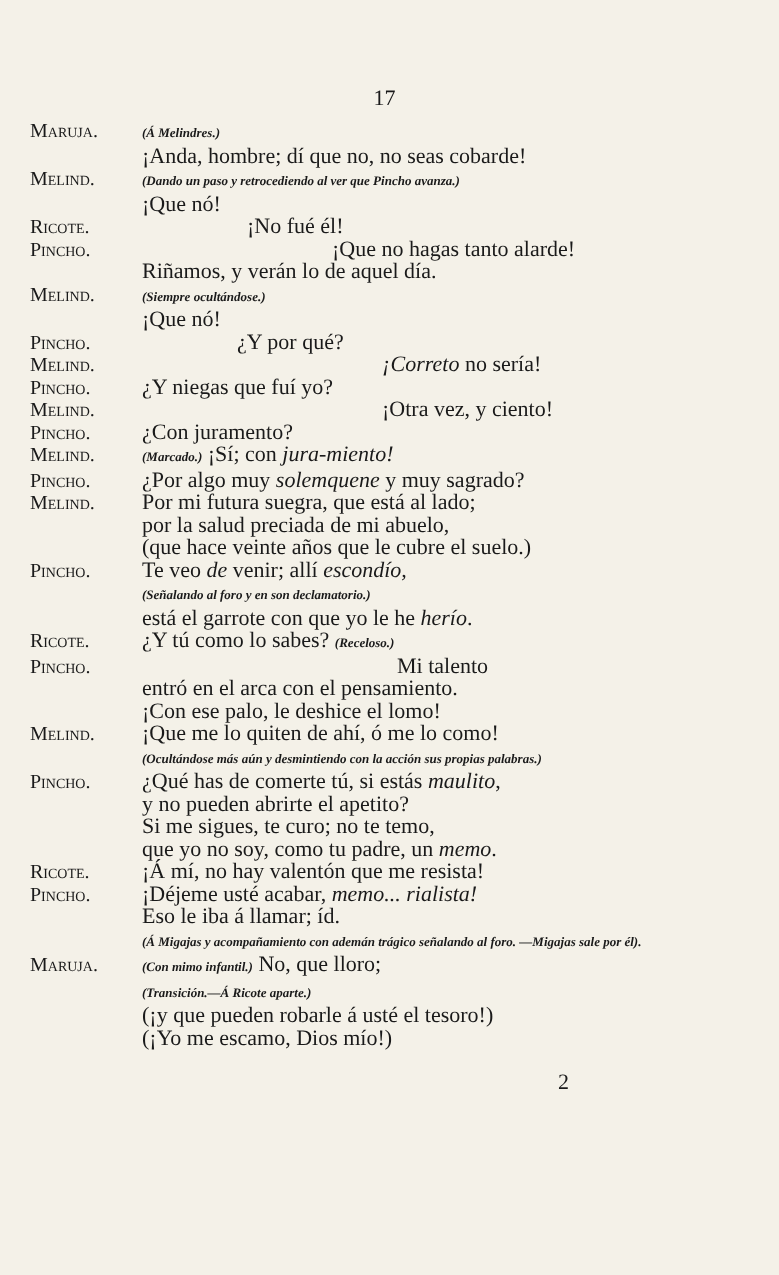17
Maruja.
(Á Melindres.)
¡Anda, hombre; dí que no, no seas cobarde!
Melind.
(Dando un paso y retrocediendo al ver que Pincho avanza.)
¡Que nó!
Ricote. ¡No fué él!
Pincho. ¡Que no hagas tanto alarde!
Riñamos, y verán lo de aquel día.
Melind.
(Siempre ocultándose.)
¡Que nó!
Pincho. ¿Y por qué?
Melind. ¡Correto no sería!
Pincho. ¿Y niegas que fuí yo?
Melind. ¡Otra vez, y ciento!
Pincho. ¿Con juramento?
Melind.
(Marcado.) ¡Sí; con jura-miento!
Pincho. ¿Por algo muy solemquene y muy sagrado?
Melind. Por mi futura suegra, que está al lado;
por la salud preciada de mi abuelo,
(que hace veinte años que le cubre el suelo.)
Pincho. Te veo de venir; allí escondío,
(Señalando al foro y en son declamatorio.)
está el garrote con que yo le he herío.
Ricote. ¿Y tú como lo sabes? (Receloso.)
Pincho. Mi talento
entró en el arca con el pensamiento.
¡Con ese palo, le deshice el lomo!
Melind. ¡Que me lo quiten de ahí, ó me lo como!
(Ocultándose más aún y desmintiendo con la acción sus propias palabras.)
Pincho. ¿Qué has de comerte tú, si estás maulito,
y no pueden abrirte el apetito?
Si me sigues, te curo; no te temo,
que yo no soy, como tu padre, un memo.
Ricote. ¡Á mí, no hay valentón que me resista!
Pincho. ¡Déjeme usté acabar, memo... rialista!
Eso le iba á llamar; íd.
(Á Migajas y acompañamiento con ademán trágico señalando al foro. —Migajas sale por él).
Maruja.
(Con mimo infantil.) No, que lloro;
(Transición.—Á Ricote aparte.)
(¡y que pueden robarle á usté el tesoro!)
(¡Yo me escamo, Dios mío!)
2